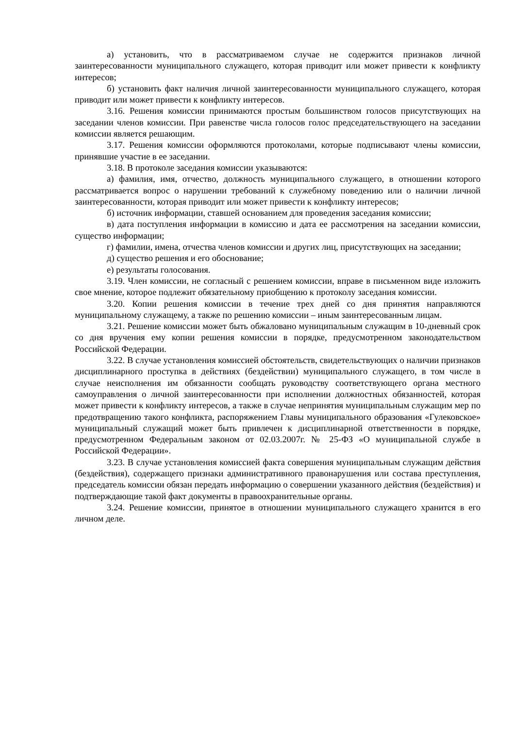а) установить, что в рассматриваемом случае не содержится признаков личной заинтересованности муниципального служащего, которая приводит или может привести к конфликту интересов;
б) установить факт наличия личной заинтересованности муниципального служащего, которая приводит или может привести к конфликту интересов.
3.16. Решения комиссии принимаются простым большинством голосов присутствующих на заседании членов комиссии. При равенстве числа голосов голос председательствующего на заседании комиссии является решающим.
3.17. Решения комиссии оформляются протоколами, которые подписывают члены комиссии, принявшие участие в ее заседании.
3.18. В протоколе заседания комиссии указываются:
а) фамилия, имя, отчество, должность муниципального служащего, в отношении которого рассматривается вопрос о нарушении требований к служебному поведению или о наличии личной заинтересованности, которая приводит или может привести к конфликту интересов;
б) источник информации, ставшей основанием для проведения заседания комиссии;
в) дата поступления информации в комиссию и дата ее рассмотрения на заседании комиссии, существо информации;
г) фамилии, имена, отчества членов комиссии и других лиц, присутствующих на заседании;
д) существо решения и его обоснование;
е) результаты голосования.
3.19. Член комиссии, не согласный с решением комиссии, вправе в письменном виде изложить свое мнение, которое подлежит обязательному приобщению к протоколу заседания комиссии.
3.20. Копии решения комиссии в течение трех дней со дня принятия направляются муниципальному служащему, а также по решению комиссии – иным заинтересованным лицам.
3.21. Решение комиссии может быть обжаловано муниципальным служащим в 10-дневный срок со дня вручения ему копии решения комиссии в порядке, предусмотренном законодательством Российской Федерации.
3.22. В случае установления комиссией обстоятельств, свидетельствующих о наличии признаков дисциплинарного проступка в действиях (бездействии) муниципального служащего, в том числе в случае неисполнения им обязанности сообщать руководству соответствующего органа местного самоуправления о личной заинтересованности при исполнении должностных обязанностей, которая может привести к конфликту интересов, а также в случае непринятия муниципальным служащим мер по предотвращению такого конфликта, распоряжением Главы муниципального образования «Гулековское» муниципальный служащий может быть привлечен к дисциплинарной ответственности в порядке, предусмотренном Федеральным законом от 02.03.2007г. № 25-ФЗ «О муниципальной службе в Российской Федерации».
3.23. В случае установления комиссией факта совершения муниципальным служащим действия (бездействия), содержащего признаки административного правонарушения или состава преступления, председатель комиссии обязан передать информацию о совершении указанного действия (бездействия) и подтверждающие такой факт документы в правоохранительные органы.
3.24. Решение комиссии, принятое в отношении муниципального служащего хранится в его личном деле.